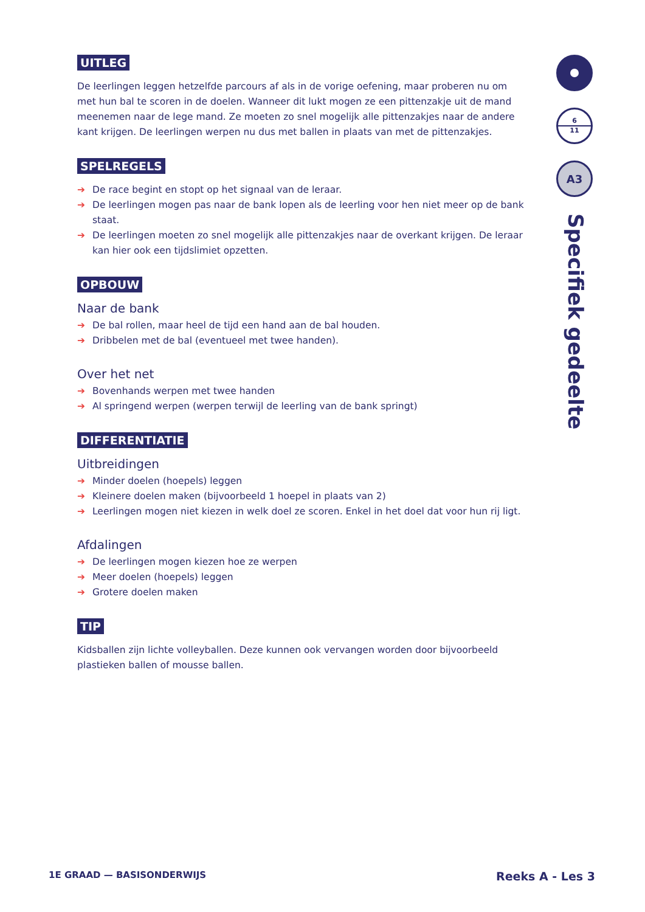UITLEG
De leerlingen leggen hetzelfde parcours af als in de vorige oefening, maar proberen nu om met hun bal te scoren in de doelen. Wanneer dit lukt mogen ze een pittenzakje uit de mand meenemen naar de lege mand. Ze moeten zo snel mogelijk alle pittenzakjes naar de andere kant krijgen. De leerlingen werpen nu dus met ballen in plaats van met de pittenzakjes.
SPELREGELS
➔ De race begint en stopt op het signaal van de leraar.
➔ De leerlingen mogen pas naar de bank lopen als de leerling voor hen niet meer op de bank staat.
➔ De leerlingen moeten zo snel mogelijk alle pittenzakjes naar de overkant krijgen. De leraar kan hier ook een tijdslimiet opzetten.
OPBOUW
Naar de bank
➔ De bal rollen, maar heel de tijd een hand aan de bal houden.
➔ Dribbelen met de bal (eventueel met twee handen).
Over het net
➔ Bovenhands werpen met twee handen
➔ Al springend werpen (werpen terwijl de leerling van de bank springt)
DIFFERENTIATIE
Uitbreidingen
➔ Minder doelen (hoepels) leggen
➔ Kleinere doelen maken (bijvoorbeeld 1 hoepel in plaats van 2)
➔ Leerlingen mogen niet kiezen in welk doel ze scoren. Enkel in het doel dat voor hun rij ligt.
Afdalingen
➔ De leerlingen mogen kiezen hoe ze werpen
➔ Meer doelen (hoepels) leggen
➔ Grotere doelen maken
TIP
Kidsballen zijn lichte volleyballen. Deze kunnen ook vervangen worden door bijvoorbeeld plastieken ballen of mousse ballen.
6
11
A3
Specifiek gedeelte
1E GRAAD — BASISONDERWIJS Reeks A - Les 3